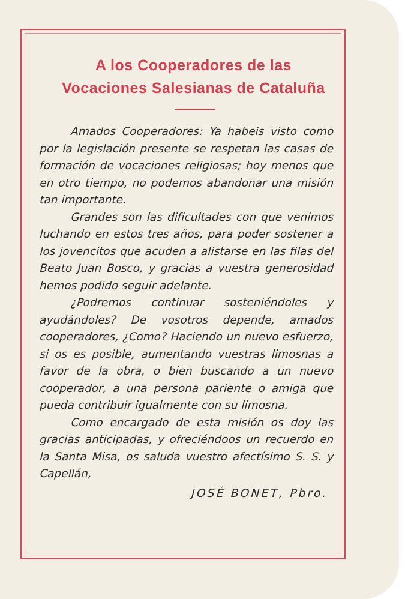A los Cooperadores de las Vocaciones Salesianas de Cataluña
Amados Cooperadores: Ya habeis visto como por la legislación presente se respetan las casas de formación de vocaciones religiosas; hoy menos que en otro tiempo, no podemos abandonar una misión tan importante.
Grandes son las dificultades con que venimos luchando en estos tres años, para poder sostener a los jovencitos que acuden a alistarse en las filas del Beato Juan Bosco, y gracias a vuestra generosidad hemos podido seguir adelante.
¿Podremos continuar sosteniéndoles y ayudándoles? De vosotros depende, amados cooperadores, ¿Como? Haciendo un nuevo esfuerzo, si os es posible, aumentando vuestras limosnas a favor de la obra, o bien buscando a un nuevo cooperador, a una persona pariente o amiga que pueda contribuir igualmente con su limosna.
Como encargado de esta misión os doy las gracias anticipadas, y ofreciéndoos un recuerdo en la Santa Misa, os saluda vuestro afectísimo S. S. y Capellán,
JOSÉ BONET, Pbro.